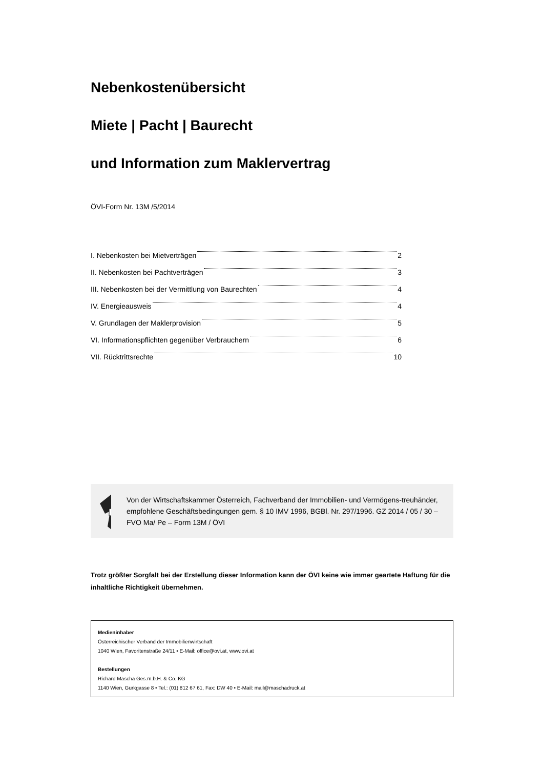Nebenkostenübersicht
Miete | Pacht | Baurecht
und Information zum Maklervertrag
ÖVI-Form Nr. 13M /5/2014
I. Nebenkosten bei Mietverträgen 2
II. Nebenkosten bei Pachtverträgen 3
III. Nebenkosten bei der Vermittlung von Baurechten 4
IV. Energieausweis 4
V. Grundlagen der Maklerprovision 5
VI. Informationspflichten gegenüber Verbrauchern 6
VII. Rücktrittsrechte 10
Von der Wirtschaftskammer Österreich, Fachverband der Immobilien- und Vermögens-treuhänder, empfohlene Geschäftsbedingungen gem. § 10 IMV 1996, BGBl. Nr. 297/1996. GZ 2014 / 05 / 30 – FVO Ma/ Pe – Form 13M / ÖVI
Trotz größter Sorgfalt bei der Erstellung dieser Information kann der ÖVI keine wie immer geartete Haftung für die inhaltliche Richtigkeit übernehmen.
Medieninhaber
Österreichischer Verband der Immobilienwirtschaft
1040 Wien, Favoritenstraße 24/11 • E-Mail: office@ovi.at, www.ovi.at
Bestellungen
Richard Mascha Ges.m.b.H. & Co. KG
1140 Wien, Gurkgasse 8 • Tel.: (01) 812 67 61, Fax: DW 40 • E-Mail: mail@maschadruck.at